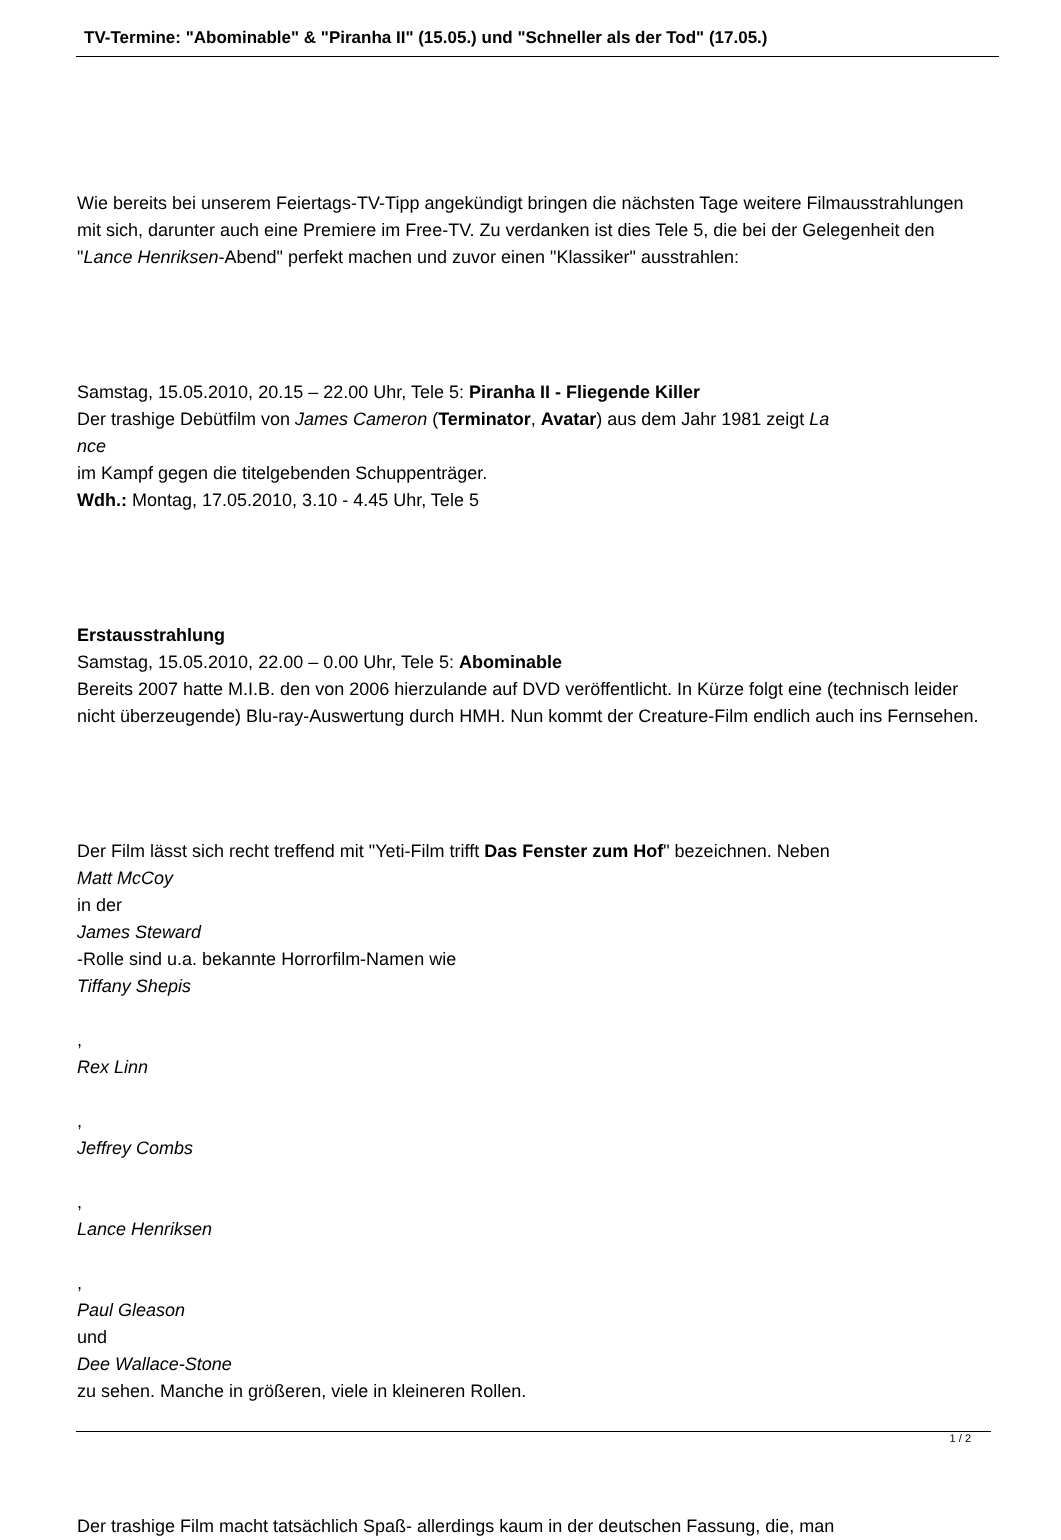TV-Termine: "Abominable" & "Piranha II" (15.05.) und "Schneller als der Tod" (17.05.)
Wie bereits bei unserem Feiertags-TV-Tipp angekündigt bringen die nächsten Tage weitere Filmausstrahlungen mit sich, darunter auch eine Premiere im Free-TV. Zu verdanken ist dies Tele 5, die bei der Gelegenheit den "Lance Henriksen-Abend" perfekt machen und zuvor einen "Klassiker" ausstrahlen:
Samstag, 15.05.2010, 20.15 – 22.00 Uhr, Tele 5: Piranha II - Fliegende Killer
Der trashige Debütfilm von James Cameron (Terminator, Avatar) aus dem Jahr 1981 zeigt La
nce
im Kampf gegen die titelgebenden Schuppenträger.
Wdh.: Montag, 17.05.2010, 3.10 - 4.45 Uhr, Tele 5
Erstausstrahlung
Samstag, 15.05.2010, 22.00 – 0.00 Uhr, Tele 5: Abominable
Bereits 2007 hatte M.I.B. den von 2006 hierzulande auf DVD veröffentlicht. In Kürze folgt eine (technisch leider nicht überzeugende) Blu-ray-Auswertung durch HMH. Nun kommt der Creature-Film endlich auch ins Fernsehen.
Der Film lässt sich recht treffend mit "Yeti-Film trifft Das Fenster zum Hof" bezeichnen. Neben
Matt McCoy
in der
James Steward
-Rolle sind u.a. bekannte Horrorfilm-Namen wie
Tiffany Shepis
,
Rex Linn
,
Jeffrey Combs
,
Lance Henriksen
,
Paul Gleason
und
Dee Wallace-Stone
zu sehen. Manche in größeren, viele in kleineren Rollen.
Der trashige Film macht tatsächlich Spaß- allerdings kaum in der deutschen Fassung, die, man
1 / 2